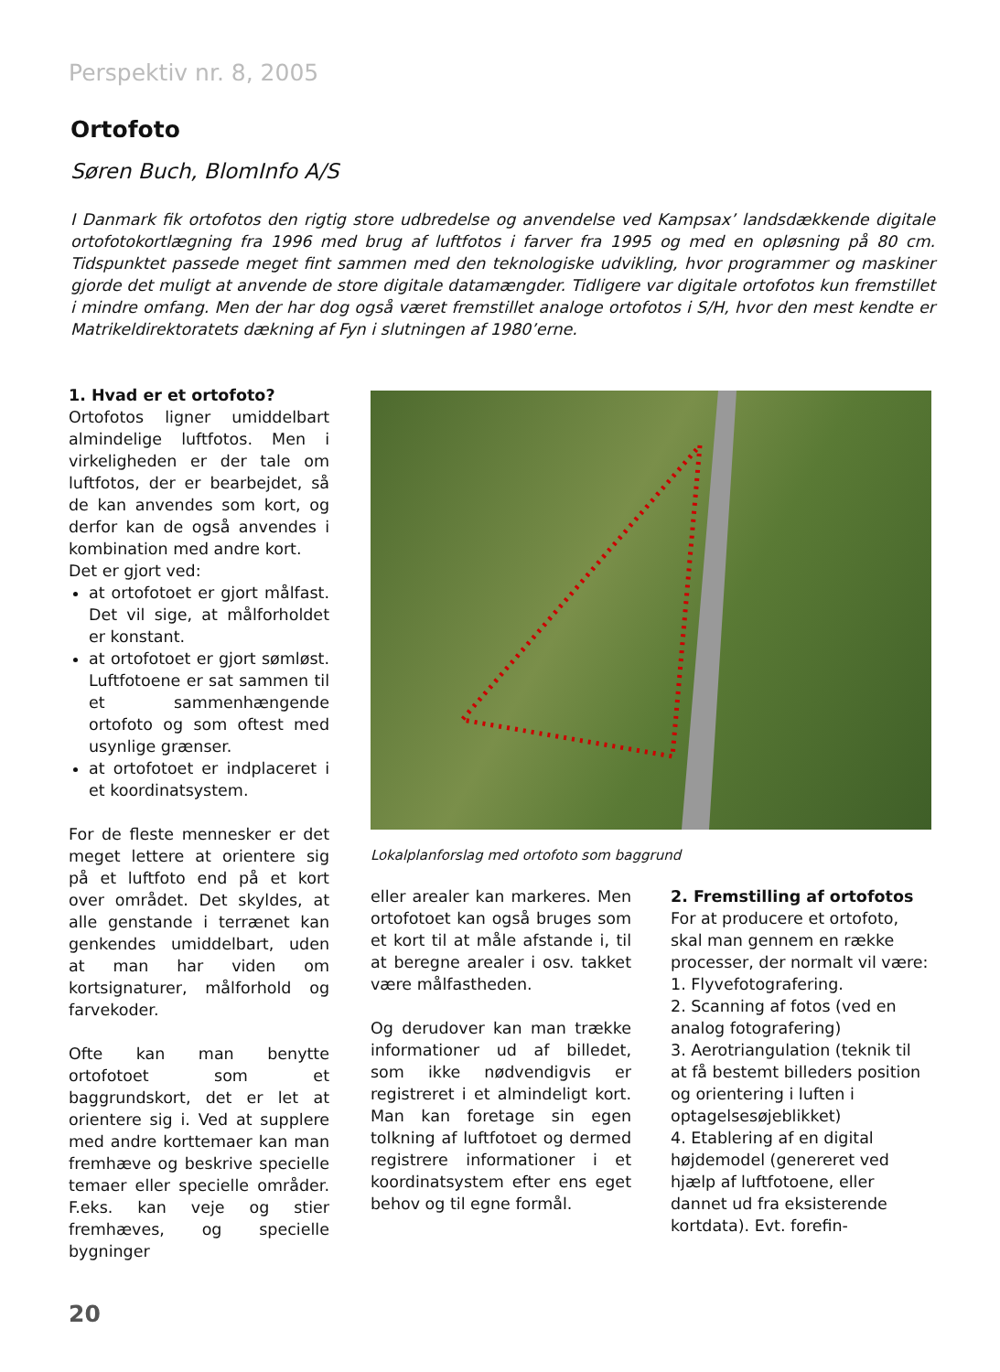Perspektiv nr. 8, 2005
Ortofoto
Søren Buch, BlomInfo A/S
I Danmark fik ortofotos den rigtig store udbredelse og anvendelse ved Kampsax’ landsdækkende digitale ortofotokortlægning fra 1996 med brug af luftfotos i farver fra 1995 og med en opløsning på 80 cm. Tidspunktet passede meget fint sammen med den teknologiske udvikling, hvor programmer og maskiner gjorde det muligt at anvende de store digitale datamængder. Tidligere var digitale ortofotos kun fremstillet i mindre omfang. Men der har dog også været fremstillet analoge ortofotos i S/H, hvor den mest kendte er Matrikeldirektoratets dækning af Fyn i slutningen af 1980’erne.
1. Hvad er et ortofoto?
Ortofotos ligner umiddelbart almindelige luftfotos. Men i virkeligheden er der tale om luftfotos, der er bearbejdet, så de kan anvendes som kort, og derfor kan de også anvendes i kombination med andre kort.
Det er gjort ved:
at ortofotoet er gjort målfast. Det vil sige, at målforholdet er konstant.
at ortofotoet er gjort sømløst. Luftfotoene er sat sammen til et sammenhængende ortofoto og som oftest med usynlige grænser.
at ortofotoet er indplaceret i et koordinatsystem.
For de fleste mennesker er det meget lettere at orientere sig på et luftfoto end på et kort over området. Det skyldes, at alle genstande i terrænet kan genkendes umiddelbart, uden at man har viden om kortsignaturer, målforhold og farvekoder.
Ofte kan man benytte ortofotoet som et baggrundskort, det er let at orientere sig i. Ved at supplere med andre korttemaer kan man fremhæve og beskrive specielle temaer eller specielle områder. F.eks. kan veje og stier fremhæves, og specielle bygninger
Lokalplanforslag med ortofoto som baggrund
eller arealer kan markeres. Men ortofotoet kan også bruges som et kort til at måle afstande i, til at beregne arealer i osv. takket være målfastheden.
Og derudover kan man trække informationer ud af billedet, som ikke nødvendigvis er registreret i et almindeligt kort. Man kan foretage sin egen tolkning af luftfotoet og dermed registrere informationer i et koordinatsystem efter ens eget behov og til egne formål.
2. Fremstilling af ortofotos
For at producere et ortofoto, skal man gennem en række processer, der normalt vil være:
1. Flyvefotografering.
2. Scanning af fotos (ved en analog fotografering)
3. Aerotriangulation (teknik til at få bestemt billeders position og orientering i luften i optagelsesøjeblikket)
4. Etablering af en digital højdemodel (genereret ved hjælp af luftfotoene, eller dannet ud fra eksisterende kortdata). Evt. forefin-
20